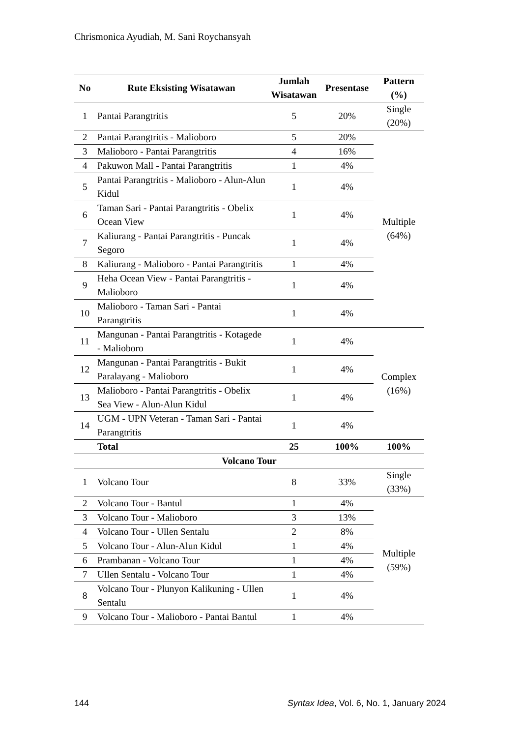Chrismonica Ayudiah, M. Sani Roychansyah
| No | Rute Eksisting Wisatawan | Jumlah Wisatawan | Presentase | Pattern (%) |
| --- | --- | --- | --- | --- |
| 1 | Pantai Parangtritis | 5 | 20% | Single (20%) |
| 2 | Pantai Parangtritis - Malioboro | 5 | 20% | Multiple (64%) |
| 3 | Malioboro - Pantai Parangtritis | 4 | 16% | |
| 4 | Pakuwon Mall - Pantai Parangtritis | 1 | 4% | |
| 5 | Pantai Parangtritis - Malioboro - Alun-Alun Kidul | 1 | 4% | |
| 6 | Taman Sari - Pantai Parangtritis - Obelix Ocean View | 1 | 4% | |
| 7 | Kaliurang - Pantai Parangtritis - Puncak Segoro | 1 | 4% | |
| 8 | Kaliurang - Malioboro - Pantai Parangtritis | 1 | 4% | |
| 9 | Heha Ocean View - Pantai Parangtritis - Malioboro | 1 | 4% | |
| 10 | Malioboro - Taman Sari - Pantai Parangtritis | 1 | 4% | |
| 11 | Mangunan - Pantai Parangtritis - Kotagede - Malioboro | 1 | 4% | Complex (16%) |
| 12 | Mangunan - Pantai Parangtritis - Bukit Paralayang - Malioboro | 1 | 4% | |
| 13 | Malioboro - Pantai Parangtritis - Obelix Sea View - Alun-Alun Kidul | 1 | 4% | |
| 14 | UGM - UPN Veteran - Taman Sari - Pantai Parangtritis | 1 | 4% | |
| | Total | 25 | 100% | 100% |
| Volcano Tour | | | | |
| 1 | Volcano Tour | 8 | 33% | Single (33%) |
| 2 | Volcano Tour - Bantul | 1 | 4% | Multiple (59%) |
| 3 | Volcano Tour - Malioboro | 3 | 13% | |
| 4 | Volcano Tour - Ullen Sentalu | 2 | 8% | |
| 5 | Volcano Tour - Alun-Alun Kidul | 1 | 4% | |
| 6 | Prambanan - Volcano Tour | 1 | 4% | |
| 7 | Ullen Sentalu - Volcano Tour | 1 | 4% | |
| 8 | Volcano Tour - Plunyon Kalikuning - Ullen Sentalu | 1 | 4% | |
| 9 | Volcano Tour - Malioboro - Pantai Bantul | 1 | 4% | |
144 Syntax Idea, Vol. 6, No. 1, January 2024